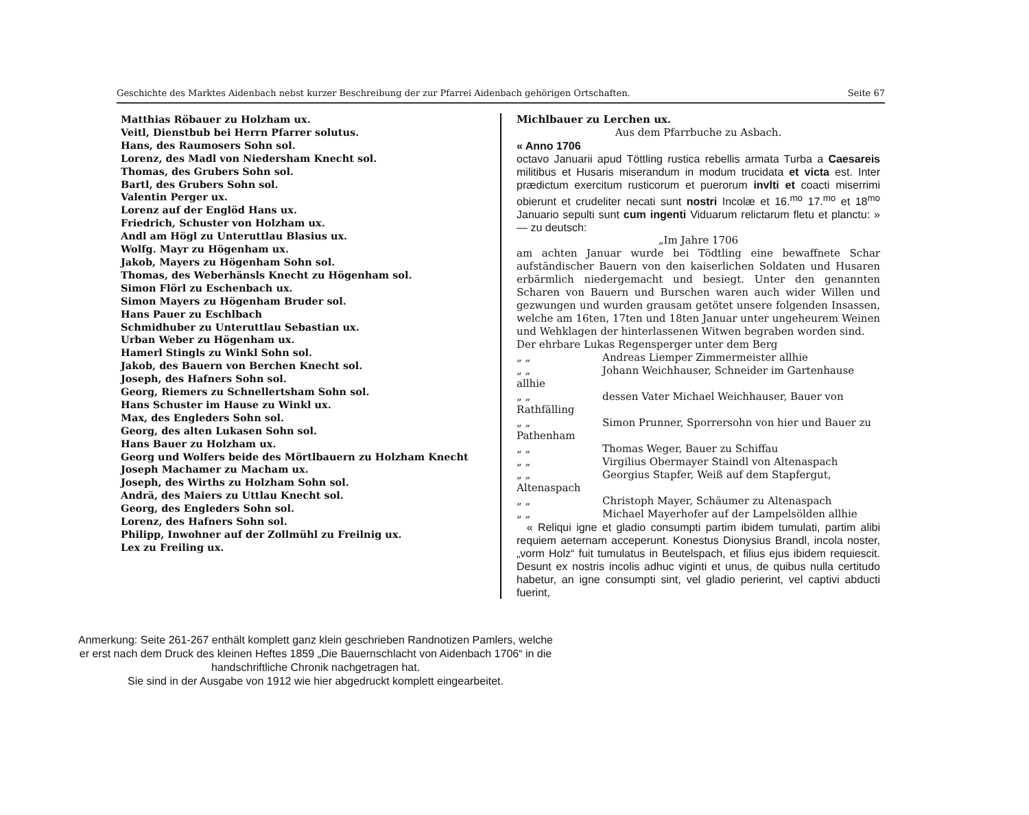Geschichte des Marktes Aidenbach nebst kurzer Beschreibung der zur Pfarrei Aidenbach gehörigen Ortschaften. Seite 67
Matthias Röbauer zu Holzham ux.
Veitl, Dienstbub bei Herrn Pfarrer solutus.
Hans, des Raumosers Sohn sol.
Lorenz, des Madl von Niedersham Knecht sol.
Thomas, des Grubers Sohn sol.
Bartl, des Grubers Sohn sol.
Valentin Perger ux.
Lorenz auf der Englöd Hans ux.
Friedrich, Schuster von Holzham ux.
Andl am Högl zu Unteruttlau Blasius ux.
Wolfg. Mayr zu Högenham ux.
Jakob, Mayers zu Högenham Sohn sol.
Thomas, des Weberhänsls Knecht zu Högenham sol.
Simon Flörl zu Eschenbach ux.
Simon Mayers zu Högenham Bruder sol.
Hans Pauer zu Eschlbach
Schmidhuber zu Unteruttlau Sebastian ux.
Urban Weber zu Högenham ux.
Hamerl Stingls zu Winkl Sohn sol.
Jakob, des Bauern von Berchen Knecht sol.
Joseph, des Hafners Sohn sol.
Georg, Riemers zu Schnellertsham Sohn sol.
Hans Schuster im Hause zu Winkl ux.
Max, des Engleders Sohn sol.
Georg, des alten Lukasen Sohn sol.
Hans Bauer zu Holzham ux.
Georg und Wolfers beide des Mörtlbauern zu Holzham Knecht
Joseph Machamer zu Macham ux.
Joseph, des Wirths zu Holzham Sohn sol.
Andrä, des Maiers zu Uttlau Knecht sol.
Georg, des Engleders Sohn sol.
Lorenz, des Hafners Sohn sol.
Philipp, Inwohner auf der Zollmühl zu Freilnig ux.
Lex zu Freiling ux.
Michlbauer zu Lerchen ux.
Aus dem Pfarrbuche zu Asbach.
« Anno 1706
octavo Januarii apud Töttling rustica rebellis armata Turba a Caesareis militibus et Husaris miserandum in modum trucidata et victa est. Inter prædictum exercitum rusticorum et puerorum invlti et coacti miserrimi obierunt et crudeliter necati sunt nostri Incolæ et 16.<sup>mo</sup> 17.<sup>mo</sup> et 18<sup>mo</sup> Januario sepulti sunt cum ingenti Viduarum relictarum fletu et planctu: » — zu deutsch:
„Im Jahre 1706
am achten Januar wurde bei Tödtling eine bewaffnete Schar aufständischer Bauern von den kaiserlichen Soldaten und Husaren erbärmlich niedergemacht und besiegt. Unter den genannten Scharen von Bauern und Burschen waren auch wider Willen und gezwungen und wurden grausam getötet unsere folgenden Insassen, welche am 16ten, 17ten und 18ten Januar unter ungeheurem Weinen und Wehklagen der hinterlassenen Witwen begraben worden sind.
Der ehrbare Lukas Regensperger unter dem Berg
„ „ Andreas Liemper Zimmermeister allhie
„ „ Johann Weichhauser, Schneider im Gartenhause allhie
„ „ dessen Vater Michael Weichhauser, Bauer von Rathfälling
„ „ Simon Prunner, Sporrersohn von hier und Bauer zu Pathenham
„ „ Thomas Weger, Bauer zu Schiffau
„ „ Virgilius Obermayer Staindl von Altenaspach
„ „ Georgius Stapfer, Weiß auf dem Stapfergut, Altenaspach
„ „ Christoph Mayer, Schäumer zu Altenaspach
„ „ Michael Mayerhofer auf der Lampelsölden allhie
« Reliqui igne et gladio consumpti partim ibidem tumulati, partim alibi requiem aeternam acceperunt. Konestus Dionysius Brandl, incola noster, „vorm Holz“ fuit tumulatus in Beutelspach, et filius ejus ibidem requiescit. Desunt ex nostris incolis adhuc viginti et unus, de quibus nulla certitudo habetur, an igne consumpti sint, vel gladio perierint, vel captivi abducti fuerint,
Anmerkung: Seite 261-267 enthält komplett ganz klein geschrieben Randnotizen Pamlers, welche er erst nach dem Druck des kleinen Heftes 1859 „Die Bauernschlacht von Aidenbach 1706“ in die handschriftliche Chronik nachgetragen hat.
Sie sind in der Ausgabe von 1912 wie hier abgedruckt komplett eingearbeitet.